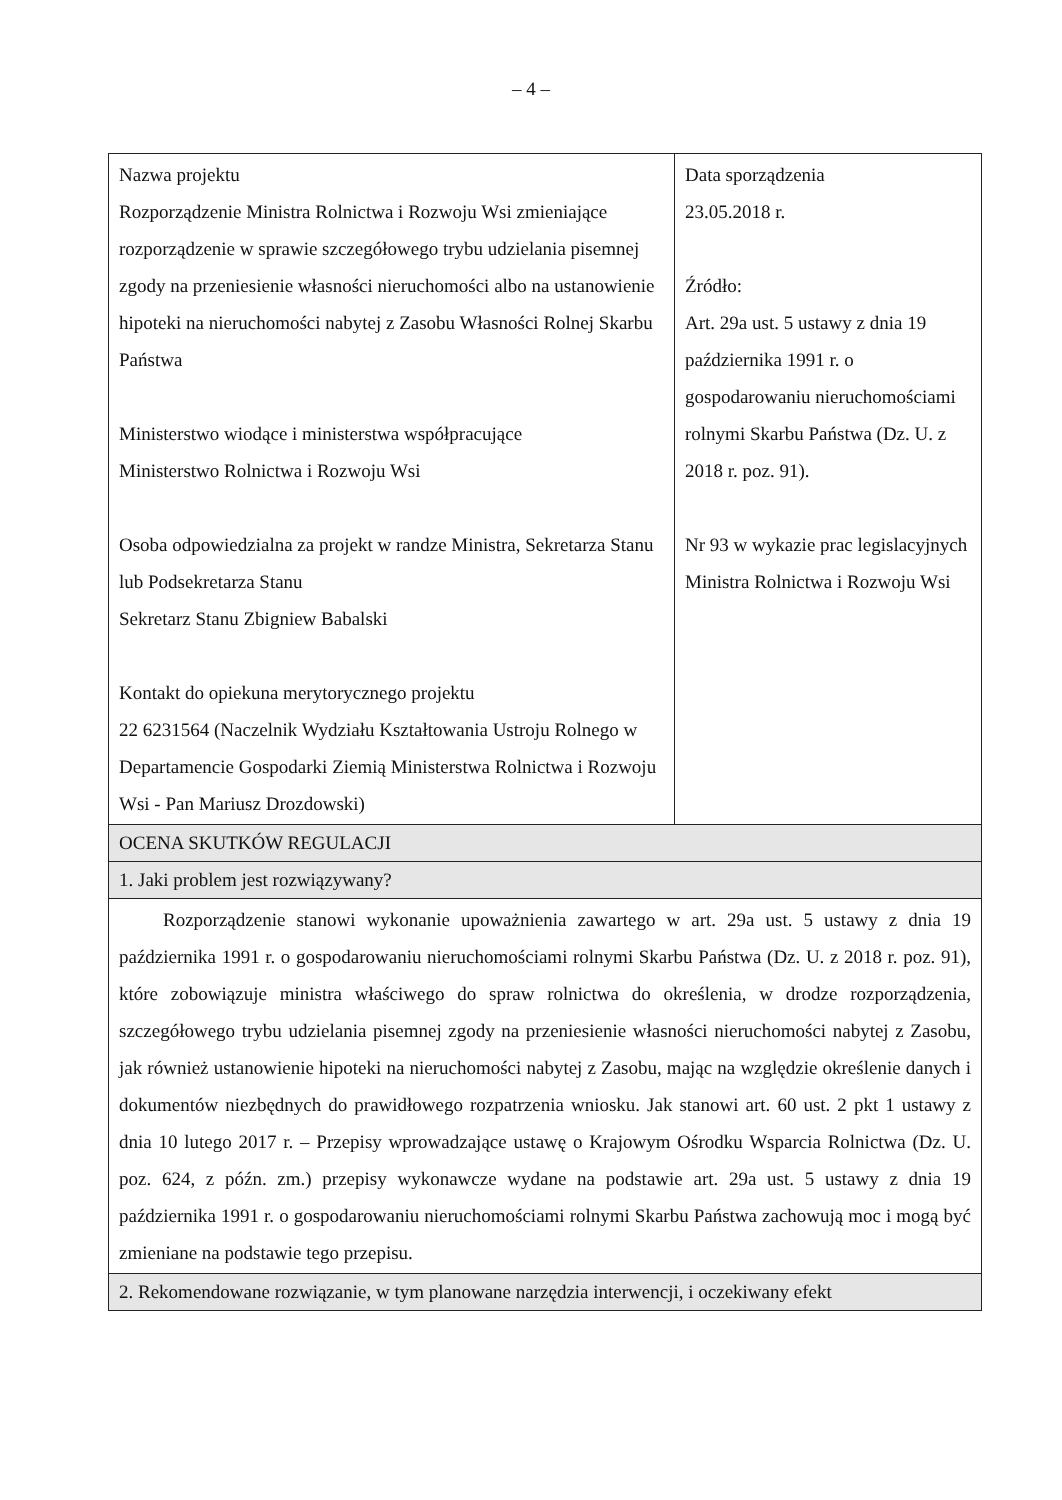– 4 –
| Nazwa projektu Rozporządzenie Ministra Rolnictwa i Rozwoju Wsi zmieniające rozporządzenie w sprawie szczegółowego trybu udzielania pisemnej zgody na przeniesienie własności nieruchomości albo na ustanowienie hipoteki na nieruchomości nabytej z Zasobu Własności Rolnej Skarbu Państwa Ministerstwo wiodące i ministerstwa współpracujące Ministerstwo Rolnictwa i Rozwoju Wsi Osoba odpowiedzialna za projekt w randze Ministra, Sekretarza Stanu lub Podsekretarza Stanu Sekretarz Stanu Zbigniew Babalski Kontakt do opiekuna merytorycznego projektu 22 6231564 (Naczelnik Wydziału Kształtowania Ustroju Rolnego w Departamencie Gospodarki Ziemią Ministerstwa Rolnictwa i Rozwoju Wsi - Pan Mariusz Drozdowski) | Data sporządzenia 23.05.2018 r. Źródło: Art. 29a ust. 5 ustawy z dnia 19 października 1991 r. o gospodarowaniu nieruchomościami rolnymi Skarbu Państwa (Dz. U. z 2018 r. poz. 91). Nr 93 w wykazie prac legislacyjnych Ministra Rolnictwa i Rozwoju Wsi |
| OCENA SKUTKÓW REGULACJI | |
| 1. Jaki problem jest rozwiązywany? | |
| Rozporządzenie stanowi wykonanie upoważnienia zawartego w art. 29a ust. 5 ustawy z dnia 19 października 1991 r. o gospodarowaniu nieruchomościami rolnymi Skarbu Państwa (Dz. U. z 2018 r. poz. 91), które zobowiązuje ministra właściwego do spraw rolnictwa do określenia, w drodze rozporządzenia, szczegółowego trybu udzielania pisemnej zgody na przeniesienie własności nieruchomości nabytej z Zasobu, jak również ustanowienie hipoteki na nieruchomości nabytej z Zasobu, mając na względzie określenie danych i dokumentów niezbędnych do prawidłowego rozpatrzenia wniosku. Jak stanowi art. 60 ust. 2 pkt 1 ustawy z dnia 10 lutego 2017 r. – Przepisy wprowadzające ustawę o Krajowym Ośrodku Wsparcia Rolnictwa (Dz. U. poz. 624, z późn. zm.) przepisy wykonawcze wydane na podstawie art. 29a ust. 5 ustawy z dnia 19 października 1991 r. o gospodarowaniu nieruchomościami rolnymi Skarbu Państwa zachowują moc i mogą być zmieniane na podstawie tego przepisu. | |
| 2. Rekomendowane rozwiązanie, w tym planowane narzędzia interwencji, i oczekiwany efekt | |